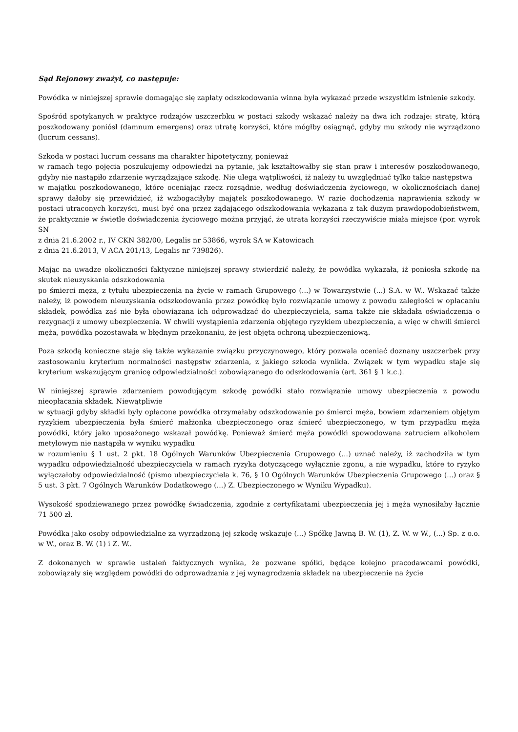Sąd Rejonowy zważył, co następuje:
Powódka w niniejszej sprawie domagając się zapłaty odszkodowania winna była wykazać przede wszystkim istnienie szkody.
Spośród spotykanych w praktyce rodzajów uszczerbku w postaci szkody wskazać należy na dwa ich rodzaje: stratę, którą poszkodowany poniósł (damnum emergens) oraz utratę korzyści, które mógłby osiągnąć, gdyby mu szkody nie wyrządzono (lucrum cessans).
Szkoda w postaci lucrum cessans ma charakter hipotetyczny, ponieważ
w ramach tego pojęcia poszukujemy odpowiedzi na pytanie, jak kształtowałby się stan praw i interesów poszkodowanego, gdyby nie nastąpiło zdarzenie wyrządzające szkodę. Nie ulega wątpliwości, iż należy tu uwzględniać tylko takie następstwa
w majątku poszkodowanego, które oceniając rzecz rozsądnie, według doświadczenia życiowego, w okolicznościach danej sprawy dałoby się przewidzieć, iż wzbogaciłyby majątek poszkodowanego. W razie dochodzenia naprawienia szkody w postaci utraconych korzyści, musi być ona przez żądającego odszkodowania wykazana z tak dużym prawdopodobieństwem, że praktycznie w świetle doświadczenia życiowego można przyjąć, że utrata korzyści rzeczywiście miała miejsce (por. wyrok SN
z dnia 21.6.2002 r., IV CKN 382/00, Legalis nr 53866, wyrok SA w Katowicach
z dnia 21.6.2013, V ACA 201/13, Legalis nr 739826).
Mając na uwadze okoliczności faktyczne niniejszej sprawy stwierdzić należy, że powódka wykazała, iż poniosła szkodę na skutek nieuzyskania odszkodowania
po śmierci męża, z tytułu ubezpieczenia na życie w ramach Grupowego (...) w Towarzystwie (...) S.A. w W.. Wskazać także należy, iż powodem nieuzyskania odszkodowania przez powódkę było rozwiązanie umowy z powodu zaległości w opłacaniu składek, powódka zaś nie była obowiązana ich odprowadzać do ubezpieczyciela, sama także nie składała oświadczenia o rezygnacji z umowy ubezpieczenia. W chwili wystąpienia zdarzenia objętego ryzykiem ubezpieczenia, a więc w chwili śmierci męża, powódka pozostawała w błędnym przekonaniu, że jest objęta ochroną ubezpieczeniową.
Poza szkodą konieczne staje się także wykazanie związku przyczynowego, który pozwala oceniać doznany uszczerbek przy zastosowaniu kryterium normalności następstw zdarzenia, z jakiego szkoda wynikła. Związek w tym wypadku staje się kryterium wskazującym granicę odpowiedzialności zobowiązanego do odszkodowania (art. 361 § 1 k.c.).
W niniejszej sprawie zdarzeniem powodującym szkodę powódki stało rozwiązanie umowy ubezpieczenia z powodu nieopłacania składek. Niewątpliwie
w sytuacji gdyby składki były opłacone powódka otrzymałaby odszkodowanie po śmierci męża, bowiem zdarzeniem objętym ryzykiem ubezpieczenia była śmierć małżonka ubezpieczonego oraz śmierć ubezpieczonego, w tym przypadku męża powódki, który jako uposażonego wskazał powódkę. Ponieważ śmierć męża powódki spowodowana zatruciem alkoholem metylowym nie nastąpiła w wyniku wypadku
w rozumieniu § 1 ust. 2 pkt. 18 Ogólnych Warunków Ubezpieczenia Grupowego (...) uznać należy, iż zachodziła w tym wypadku odpowiedzialność ubezpieczyciela w ramach ryzyka dotyczącego wyłącznie zgonu, a nie wypadku, które to ryzyko wyłączałoby odpowiedzialność (pismo ubezpieczyciela k. 76, § 10 Ogólnych Warunków Ubezpieczenia Grupowego (...) oraz § 5 ust. 3 pkt. 7 Ogólnych Warunków Dodatkowego (...) Z. Ubezpieczonego w Wyniku Wypadku).
Wysokość spodziewanego przez powódkę świadczenia, zgodnie z certyfikatami ubezpieczenia jej i męża wynosiłaby łącznie 71 500 zł.
Powódka jako osoby odpowiedzialne za wyrządzoną jej szkodę wskazuje (...) Spółkę Jawną B. W. (1), Z. W. w W., (...) Sp. z o.o. w W., oraz B. W. (1) i Z. W..
Z dokonanych w sprawie ustaleń faktycznych wynika, że pozwane spółki, będące kolejno pracodawcami powódki, zobowiązały się względem powódki do odprowadzania z jej wynagrodzenia składek na ubezpieczenie na życie